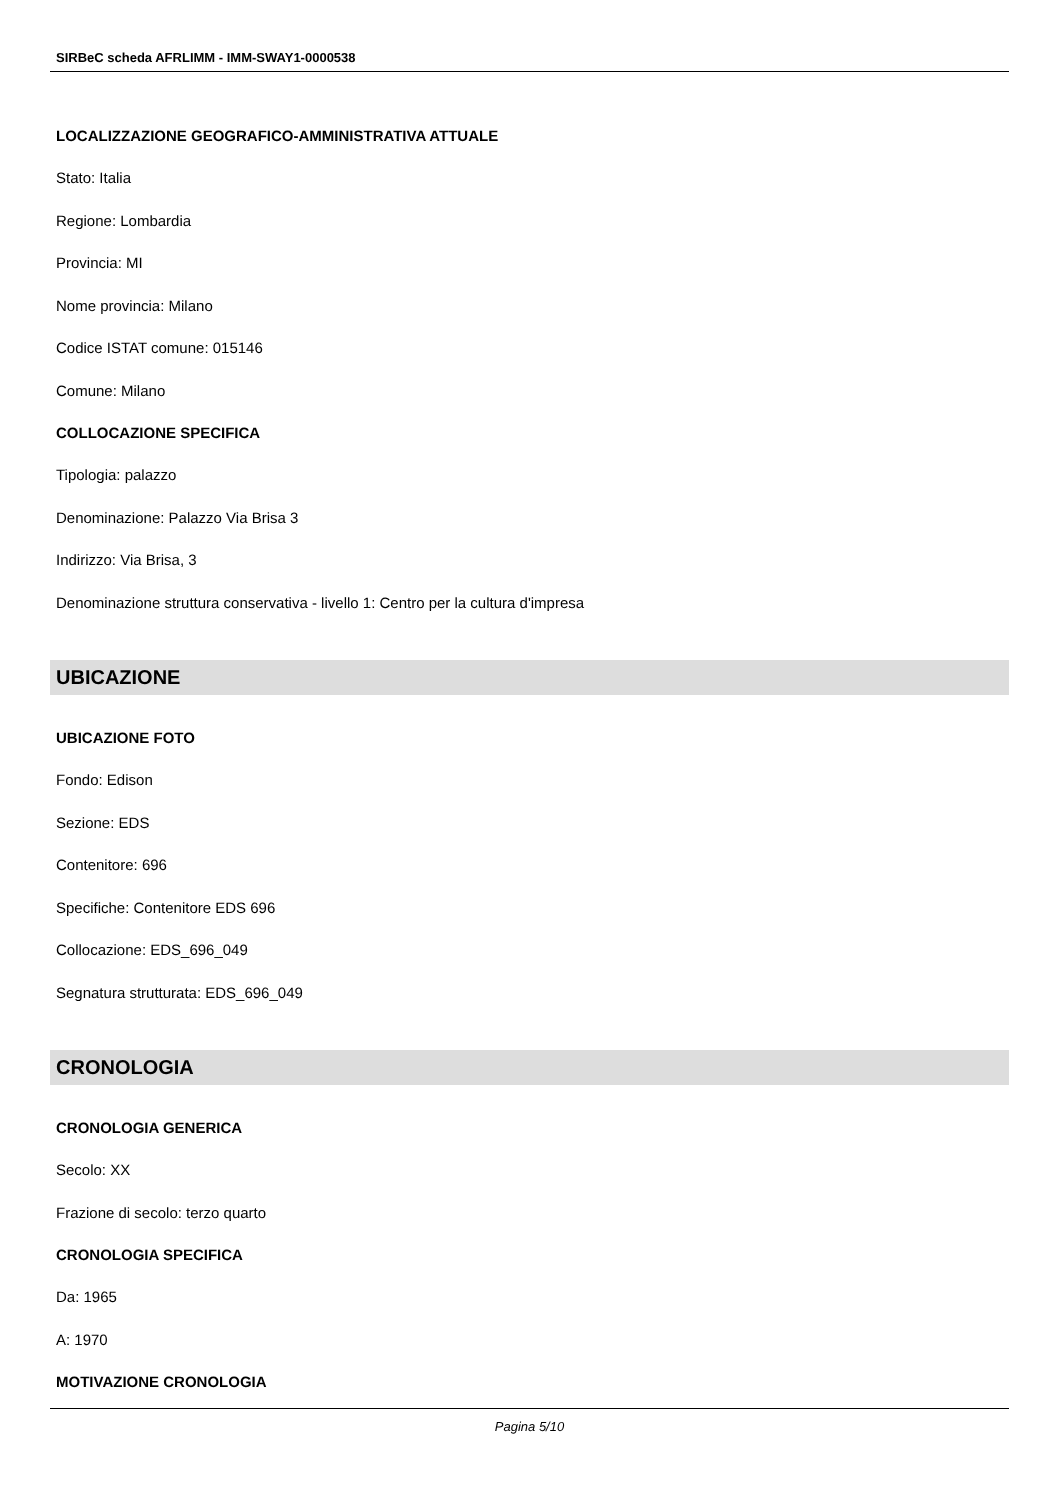SIRBeC scheda AFRLIMM - IMM-SWAY1-0000538
LOCALIZZAZIONE GEOGRAFICO-AMMINISTRATIVA ATTUALE
Stato: Italia
Regione: Lombardia
Provincia: MI
Nome provincia: Milano
Codice ISTAT comune: 015146
Comune: Milano
COLLOCAZIONE SPECIFICA
Tipologia: palazzo
Denominazione: Palazzo Via Brisa 3
Indirizzo: Via Brisa, 3
Denominazione struttura conservativa - livello 1: Centro per la cultura d'impresa
UBICAZIONE
UBICAZIONE FOTO
Fondo: Edison
Sezione: EDS
Contenitore: 696
Specifiche: Contenitore EDS 696
Collocazione: EDS_696_049
Segnatura strutturata: EDS_696_049
CRONOLOGIA
CRONOLOGIA GENERICA
Secolo: XX
Frazione di secolo: terzo quarto
CRONOLOGIA SPECIFICA
Da: 1965
A: 1970
MOTIVAZIONE CRONOLOGIA
Pagina 5/10